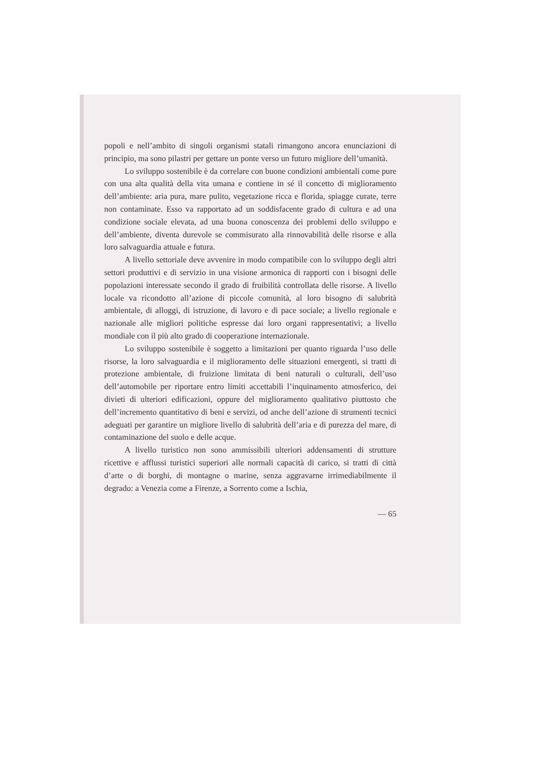popoli e nell’ambito di singoli organismi statali rimangono ancora enunciazioni di principio, ma sono pilastri per gettare un ponte verso un futuro migliore dell’umanità.
Lo sviluppo sostenibile è da correlare con buone condizioni ambientali come pure con una alta qualità della vita umana e contiene in sé il concetto di miglioramento dell’ambiente: aria pura, mare pulito, vegetazione ricca e florida, spiagge curate, terre non contaminate. Esso va rapportato ad un soddisfacente grado di cultura e ad una condizione sociale elevata, ad una buona conoscenza dei problemi dello sviluppo e dell’ambiente, diventa durevole se commisurato alla rinnovabilità delle risorse e alla loro salvaguardia attuale e futura.
A livello settoriale deve avvenire in modo compatibile con lo sviluppo degli altri settori produttivi e di servizio in una visione armonica di rapporti con i bisogni delle popolazioni interessate secondo il grado di fruibilità controllata delle risorse. A livello locale va ricondotto all’azione di piccole comunità, al loro bisogno di salubrità ambientale, di alloggi, di istruzione, di lavoro e di pace sociale; a livello regionale e nazionale alle migliori politiche espresse dai loro organi rappresentativi; a livello mondiale con il più alto grado di cooperazione internazionale.
Lo sviluppo sostenibile è soggetto a limitazioni per quanto riguarda l’uso delle risorse, la loro salvaguardia e il miglioramento delle situazioni emergenti, si tratti di protezione ambientale, di fruizione limitata di beni naturali o culturali, dell’uso dell’automobile per riportare entro limiti accettabili l’inquinamento atmosferico, dei divieti di ulteriori edificazioni, oppure del miglioramento qualitativo piuttosto che dell’incremento quantitativo di beni e servizi, od anche dell’azione di strumenti tecnici adeguati per garantire un migliore livello di salubrità dell’aria e di purezza del mare, di contaminazione del suolo e delle acque.
A livello turistico non sono ammissibili ulteriori addensamenti di strutture ricettive e afflussi turistici superiori alle normali capacità di carico, si tratti di città d’arte o di borghi, di montagne o marine, senza aggravarne irrimediabilmente il degrado: a Venezia come a Firenze, a Sorrento come a Ischia,
— 65